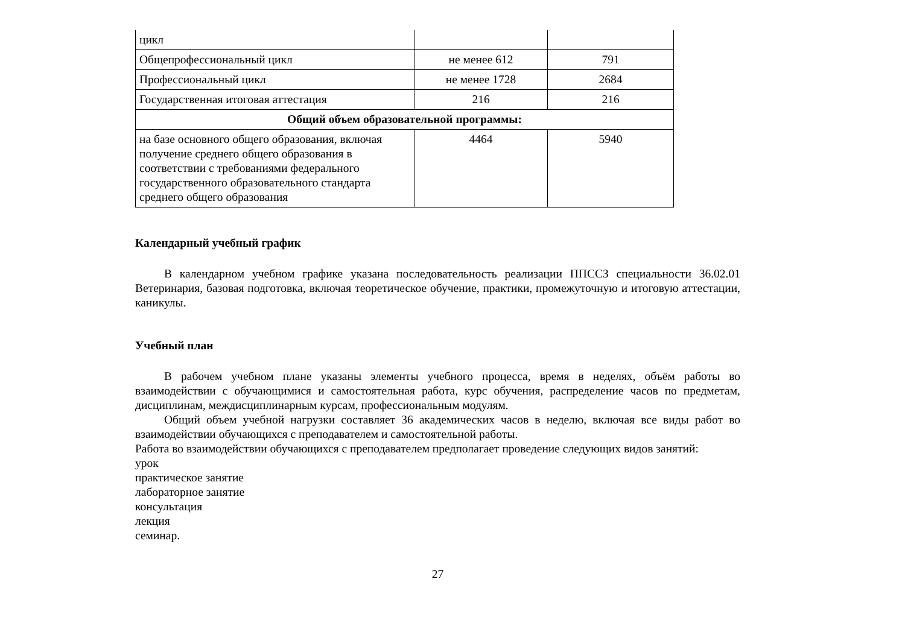| цикл | | |
| Общепрофессиональный цикл | не менее 612 | 791 |
| Профессиональный цикл | не менее 1728 | 2684 |
| Государственная итоговая аттестация | 216 | 216 |
| Общий объем образовательной программы: | | |
| на базе основного общего образования, включая получение среднего общего образования в соответствии с требованиями федерального государственного образовательного стандарта среднего общего образования | 4464 | 5940 |
Календарный учебный график
В календарном учебном графике указана последовательность реализации ППССЗ специальности 36.02.01 Ветеринария, базовая подготовка, включая теоретическое обучение, практики, промежуточную и итоговую аттестации, каникулы.
Учебный план
В рабочем учебном плане указаны элементы учебного процесса, время в неделях, объём работы во взаимодействии с обучающимися и самостоятельная работа, курс обучения, распределение часов по предметам, дисциплинам, междисциплинарным курсам, профессиональным модулям.
Общий объем учебной нагрузки составляет 36 академических часов в неделю, включая все виды работ во взаимодействии обучающихся с преподавателем и самостоятельной работы.
Работа во взаимодействии обучающихся с преподавателем предполагает проведение следующих видов занятий:
урок
практическое занятие
лабораторное занятие
консультация
лекция
семинар.
27